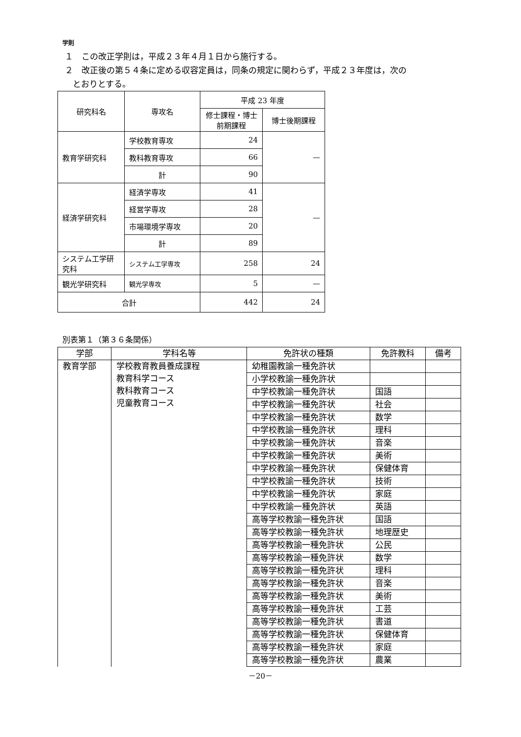学則
１　この改正学則は，平成２３年４月１日から施行する。
２　改正後の第５４条に定める収容定員は，同条の規定に関わらず，平成２３年度は，次の
とおりとする。
| 研究科名 | 専攻名 | 平成 23 年度 | |
| --- | --- | --- | --- |
| | | 修士課程・博士前期課程 | 博士後期課程 |
| 教育学研究科 | 学校教育専攻 | 24 | — |
| | 教科教育専攻 | 66 | |
| | 計 | 90 | |
| 経済学研究科 | 経済学専攻 | 41 | — |
| | 経営学専攻 | 28 | |
| | 市場環境学専攻 | 20 | |
| | 計 | 89 | |
| システム工学研究科 | システム工学専攻 | 258 | 24 |
| 観光学研究科 | 観光学専攻 | 5 | — |
| 合計 | | 442 | 24 |
別表第１（第３６条関係）
| 学部 | 学科名等 | 免許状の種類 | 免許教科 | 備考 |
| --- | --- | --- | --- | --- |
| 教育学部 | 学校教育教員養成課程 教育科学コース 教科教育コース 児童教育コース | 幼稚園教諭一種免許状 | | |
| | | 小学校教諭一種免許状 | | |
| | | 中学校教諭一種免許状 | 国語 | |
| | | 中学校教諭一種免許状 | 社会 | |
| | | 中学校教諭一種免許状 | 数学 | |
| | | 中学校教諭一種免許状 | 理科 | |
| | | 中学校教諭一種免許状 | 音楽 | |
| | | 中学校教諭一種免許状 | 美術 | |
| | | 中学校教諭一種免許状 | 保健体育 | |
| | | 中学校教諭一種免許状 | 技術 | |
| | | 中学校教諭一種免許状 | 家庭 | |
| | | 中学校教諭一種免許状 | 英語 | |
| | | 高等学校教諭一種免許状 | 国語 | |
| | | 高等学校教諭一種免許状 | 地理歴史 | |
| | | 高等学校教諭一種免許状 | 公民 | |
| | | 高等学校教諭一種免許状 | 数学 | |
| | | 高等学校教諭一種免許状 | 理科 | |
| | | 高等学校教諭一種免許状 | 音楽 | |
| | | 高等学校教諭一種免許状 | 美術 | |
| | | 高等学校教諭一種免許状 | 工芸 | |
| | | 高等学校教諭一種免許状 | 書道 | |
| | | 高等学校教諭一種免許状 | 保健体育 | |
| | | 高等学校教諭一種免許状 | 家庭 | |
| | | 高等学校教諭一種免許状 | 農業 | |
－20－